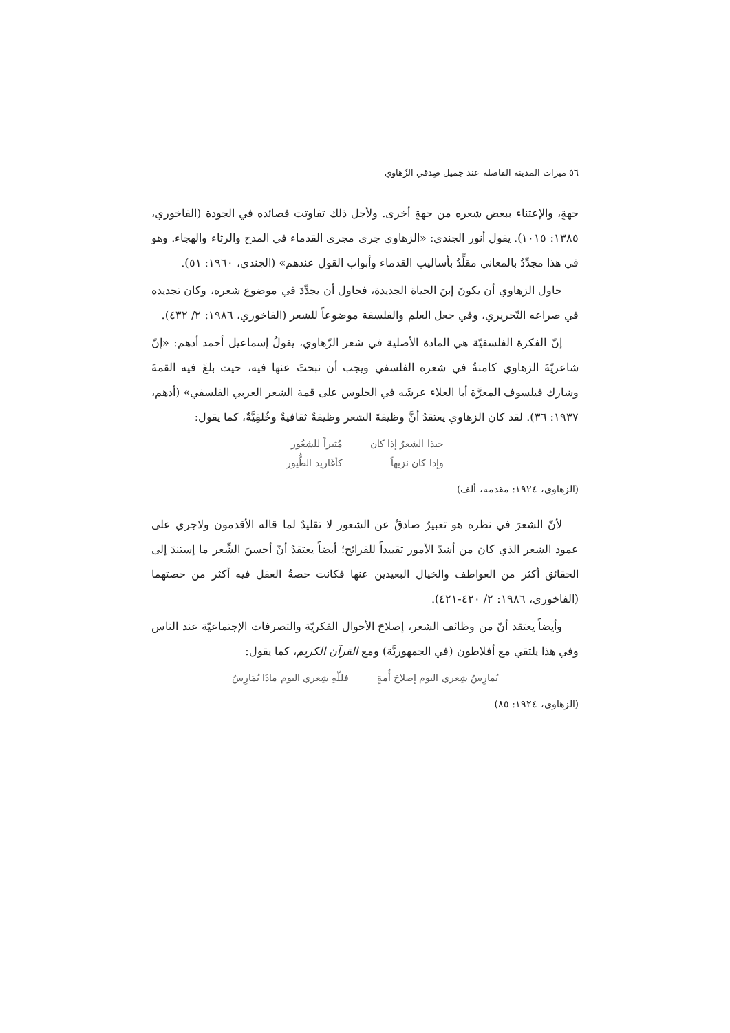٥٦ ميزات المدينة الفاضلة عند جميل صِدقي الزّهاوي
جهةٍ، والإعتناء ببعض شعره من جهةٍ أخرى. ولأجل ذلك تفاوتت قصائده في الجودة (الفاخوري، ١٣٨٥: ١٠١٥). يقول أنور الجندي: «الزهاوي جرى مجرى القدماء في المدح والرثاء والهجاء. وهو في هذا مجدِّدٌ بالمعاني مقلِّدٌ بأساليب القدماء وأبواب القول عندهم» (الجندي، ١٩٦٠: ٥١).
حاول الزهاوي أن يكونَ إبنَ الحياة الجديدة، فحاول أن يجدِّدَ في موضوع شعره، وكان تجديده في صراعه التّحريري، وفي جعل العلم والفلسفة موضوعاً للشعر (الفاخوري، ١٩٨٦: ٢/ ٤٣٢).
إنّ الفكرة الفلسفيّة هي المادة الأصلية في شعر الزّهاوي، يقولُ إسماعيل أحمد أدهم: «إنّ شاعريّةَ الزهاوي كامنةٌ في شعره الفلسفي ويجب أن نبحثَ عنها فيه، حيث بلغَ فيه القمةَ وشارك فيلسوف المعرَّة أبا العلاء عرشَه في الجلوس على قمة الشعر العربي الفلسفي» (أدهم، ١٩٣٧: ٣٦). لقد كان الزهاوي يعتقدُ أنَّ وظيفةَ الشعر وظيفةٌ ثقافيةٌ وخُلقِيَّةٌ، كما يقول:
حبذا الشعرُ إذا كان
وإذا كان نزيهاً مُثيراً للشعُور
كأغَاريد الطُّيور
(الزهاوي، ١٩٢٤: مقدمة، ألف)
لأنّ الشعرَ في نظره هو تعبيرٌ صادقٌ عن الشعور لا تقليدٌ لما قاله الأقدمون ولاجري على عمود الشعر الذي كان من أشدّ الأمور تقييداً للقرائح؛ أيضاً يعتقدُ أنّ أحسنَ الشِّعر ما إستندَ إلى الحقائق أكثر من العواطف والخيال البعيدين عنها فكانت حصةُ العقل فيه أكثر من حصتهما (الفاخوري، ١٩٨٦: ٢/ ٤٢٠-٤٢١).
وأيضاً يعتقد أنّ من وظائف الشعر، إصلاحَ الأحوال الفكريّة والتصرفات الإجتماعيّة عند الناس وفي هذا يلتقي مع أفلاطون (في الجمهوريَّة) ومع القرآن الكريم، كما يقول:
يُمارِسُ شِعري اليوم إصلاحَ أُمةٍ فللّهِ شِعري اليوم ماذَا يُمَارِسُ
(الزهاوي، ١٩٢٤: ٨٥)